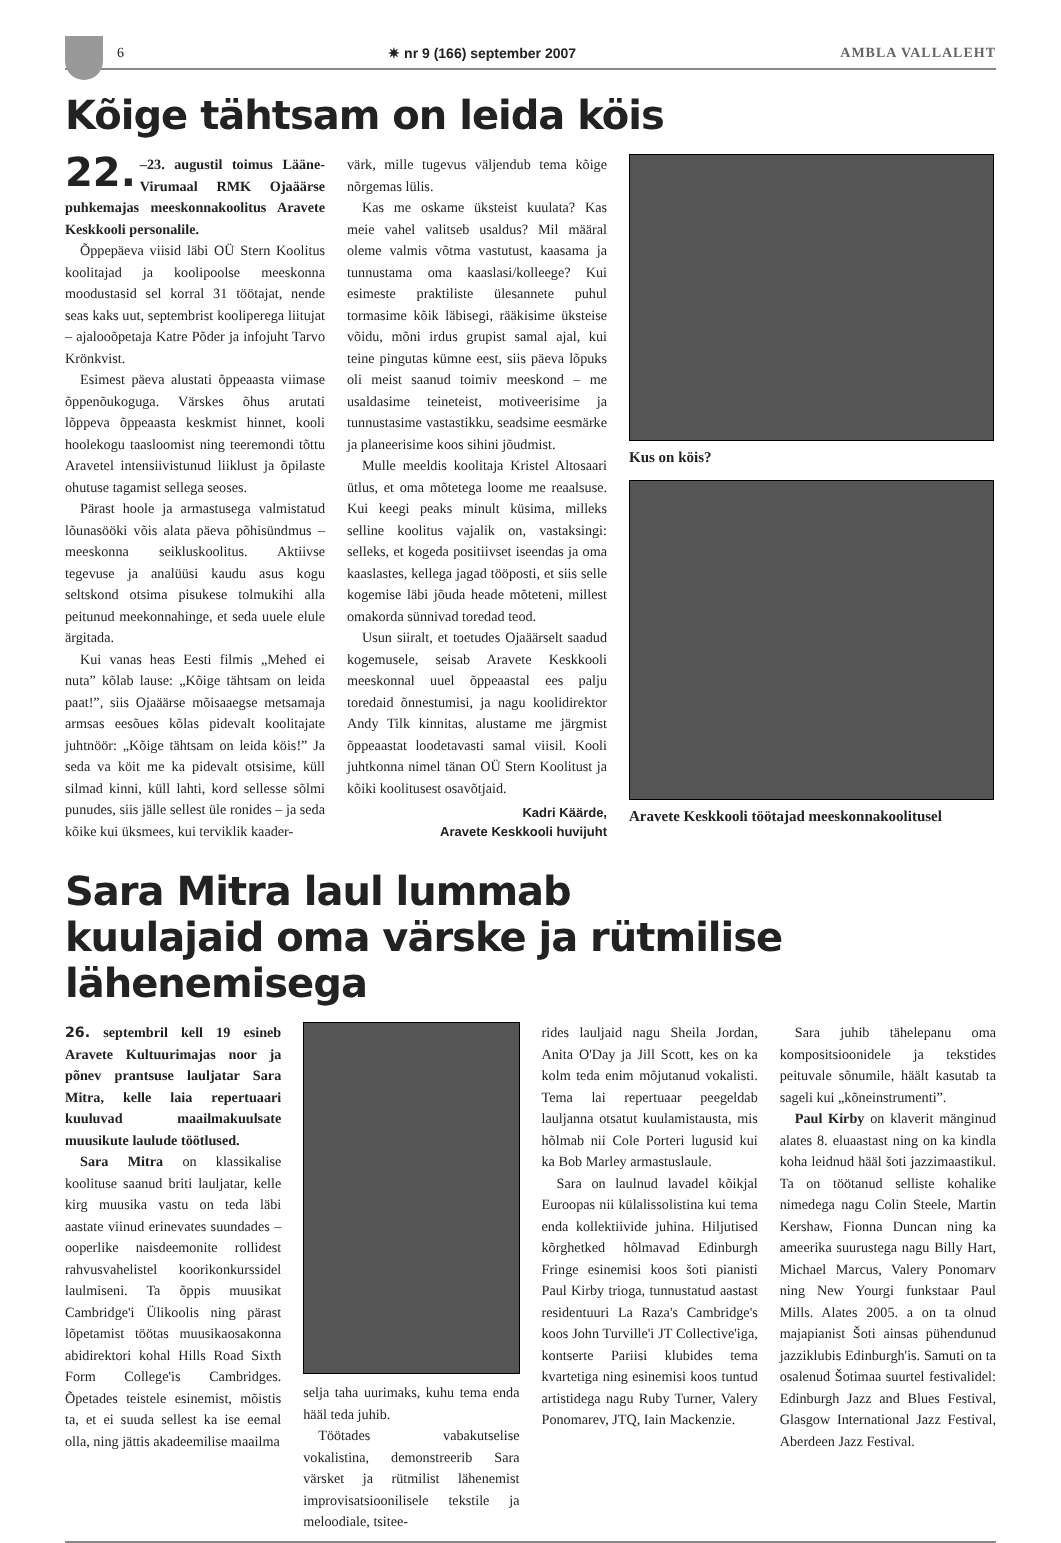6 ✷ nr 9 (166) september 2007 AMBLA VALLALEHT
Kõige tähtsam on leida köis
22. –23. augustil toimus Lääne-Virumaal RMK Ojaäärse puhkemajas meeskonnakoolitus Aravete Keskkooli personalile.
Õppepäeva viisid läbi OÜ Stern Koolitus koolitajad ja koolipoolse meeskonna moodustasid sel korral 31 töötajat, nende seas kaks uut, septembrist kooliperega liitujat – ajalooõpetaja Katre Põder ja infojuht Tarvo Krönkvist.
Esimest päeva alustati õppeaasta viimase õppenõukoguga. Värskes õhus arutati lõppeva õppeaasta keskmist hinnet, kooli hoolekogu taasloomist ning teeremondi tõttu Aravetel intensiivistunud liiklust ja õpilaste ohutuse tagamist sellega seoses.
Pärast hoole ja armastusega valmistatud lõunasööki võis alata päeva põhisündmus – meeskonna seikluskoolitus. Aktiivse tegevuse ja analüüsi kaudu asus kogu seltskond otsima pisukese tolmukihi alla peitunud meekonnahinge, et seda uuele elule ärgitada.
Kui vanas heas Eesti filmis „Mehed ei nuta” kõlab lause: „Kõige tähtsam on leida paat!”, siis Ojaäärse mõisaaegse metsamaja armsas eesõues kõlas pidevalt koolitajate juhtnöör: „Kõige tähtsam on leida köis!” Ja seda va köit me ka pidevalt otsisime, küll silmad kinni, küll lahti, kord sellesse sõlmi punudes, siis jälle sellest üle ronides – ja seda kõike kui üksmees, kui terviklik kaader-
värk, mille tugevus väljendub tema kõige nõrgemas lülis.
Kas me oskame üksteist kuulata? Kas meie vahel valitseb usaldus? Mil määral oleme valmis võtma vastutust, kaasama ja tunnustama oma kaaslasi/kolleege? Kui esimeste praktiliste ülesannete puhul tormasime kõik läbisegi, rääkisime üksteise võidu, mõni irdus grupist samal ajal, kui teine pingutas kümne eest, siis päeva lõpuks oli meist saanud toimiv meeskond – me usaldasime teineteist, motiveerisime ja tunnustasime vastastikku, seadsime eesmärke ja planeerisime koos sihini jõudmist.
Mulle meeldis koolitaja Kristel Altosaari ütlus, et oma mõtetega loome me reaalsuse. Kui keegi peaks minult küsima, milleks selline koolitus vajalik on, vastaksingi: selleks, et kogeda positiivset iseendas ja oma kaaslastes, kellega jagad tööposti, et siis selle kogemise läbi jõuda heade mõteteni, millest omakorda sünnivad toredad teod.
Usun siiralt, et toetudes Ojaäärselt saadud kogemusele, seisab Aravete Keskkooli meeskonnal uuel õppeaastal ees palju toredaid õnnestumisi, ja nagu koolidirektor Andy Tilk kinnitas, alustame me järgmist õppeaastat loodetavasti samal viisil. Kooli juhtkonna nimel tänan OÜ Stern Koolitust ja kõiki koolitusest osavõtjaid.
Kadri Käärde,
Aravete Keskkooli huvijuht
Kus on köis?
Aravete Keskkooli töötajad meeskonnakoolitusel
Sara Mitra laul lummab
kuulajaid oma värske ja rütmilise lähenemisega
26. septembril kell 19 esineb Aravete Kultuurimajas noor ja põnev prantsuse lauljatar Sara Mitra, kelle laia repertuaari kuuluvad maailmakuulsate muusikute laulude töötlused.
Sara Mitra on klassikalise koolituse saanud briti lauljatar, kelle kirg muusika vastu on teda läbi aastate viinud erinevates suundades – ooperlike naisdeemonite rollidest rahvusvahelistel koorikonkurssidel laulmiseni. Ta õppis muusikat Cambridge'i Ülikoolis ning pärast lõpetamist töötas muusikaosakonna abidirektori kohal Hills Road Sixth Form College'is Cambridges. Õpetades teistele esinemist, mõistis ta, et ei suuda sellest ka ise eemal olla, ning jättis akadeemilise maailma
selja taha uurimaks, kuhu tema enda hääl teda juhib.
Töötades vabakutselise vokalistina, demonstreerib Sara värsket ja rütmilist lähenemist improvisatsioonilisele tekstile ja meloodiale, tsitee-
rides lauljaid nagu Sheila Jordan, Anita O'Day ja Jill Scott, kes on ka kolm teda enim mõjutanud vokalisti. Tema lai repertuaar peegeldab lauljanna otsatut kuulamistausta, mis hõlmab nii Cole Porteri lugusid kui ka Bob Marley armastuslaule.
Sara on laulnud lavadel kõikjal Euroopas nii külalissolistina kui tema enda kollektiivide juhina. Hiljutised kõrghetked hõlmavad Edinburgh Fringe esinemisi koos šoti pianisti Paul Kirby trioga, tunnustatud aastast residentuuri La Raza's Cambridge's koos John Turville'i JT Collective'iga, kontserte Pariisi klubides tema kvartetiga ning esinemisi koos tuntud artistidega nagu Ruby Turner, Valery Ponomarev, JTQ, Iain Mackenzie.
Sara juhib tähelepanu oma kompositsioonidele ja tekstides peituvale sõnumile, häält kasutab ta sageli kui „kõneinstrumenti”.
Paul Kirby on klaverit mänginud alates 8. eluaastast ning on ka kindla koha leidnud hääl šoti jazzimaastikul. Ta on töötanud selliste kohalike nimedega nagu Colin Steele, Martin Kershaw, Fionna Duncan ning ka ameerika suurustega nagu Billy Hart, Michael Marcus, Valery Ponomarv ning New Yourgi funkstaar Paul Mills. Alates 2005. a on ta olnud majapianist Šoti ainsas pühendunud jazziklubis Edinburgh'is. Samuti on ta osalenud Šotimaa suurtel festivalidel: Edinburgh Jazz and Blues Festival, Glasgow International Jazz Festival, Aberdeen Jazz Festival.